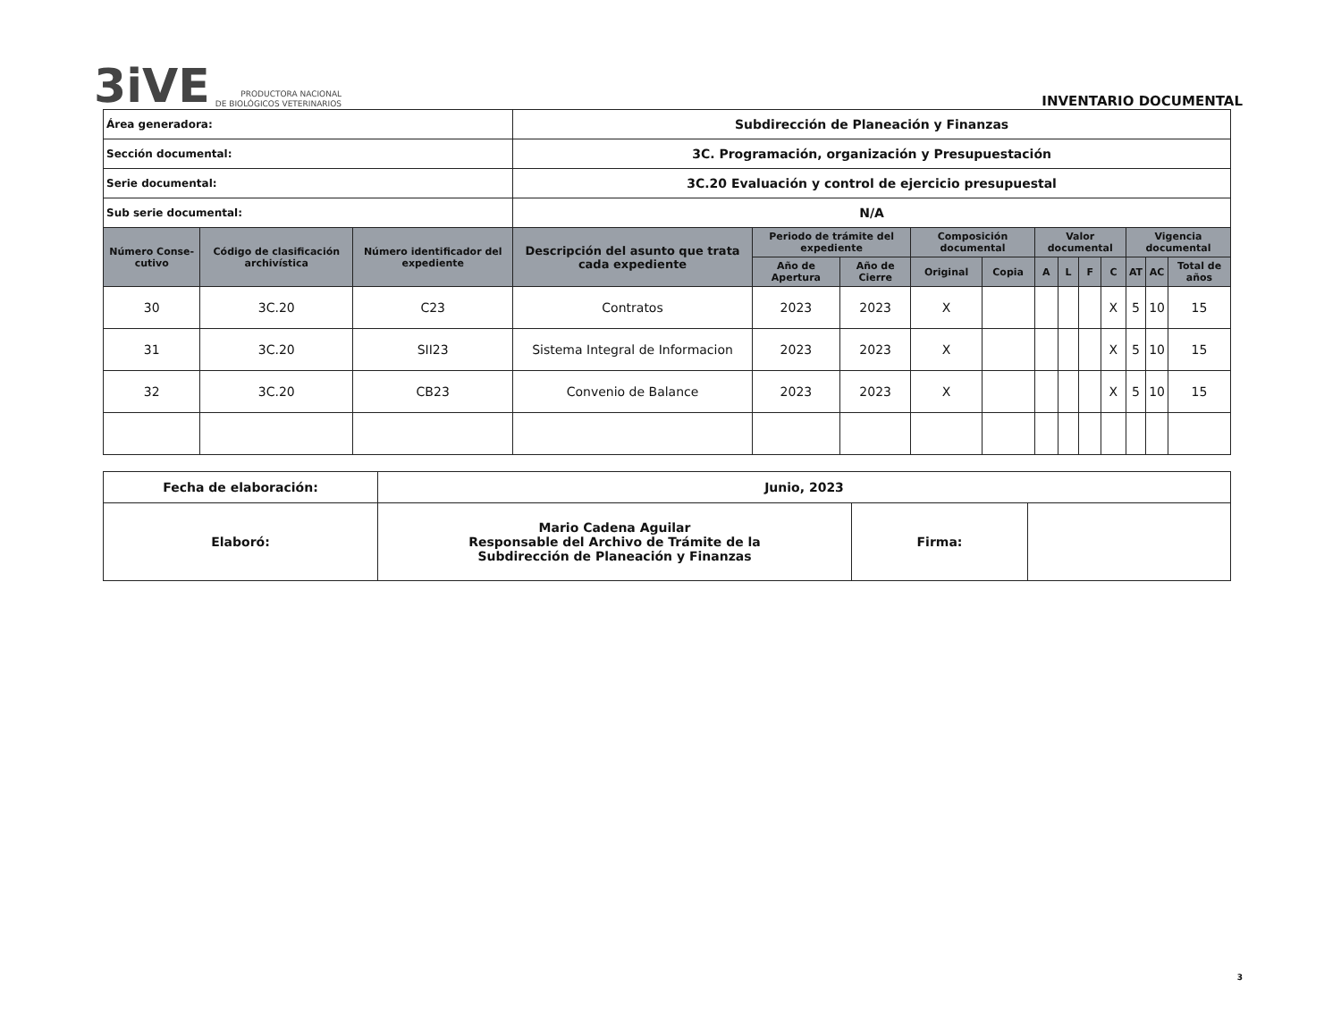3iVE
PRODUCTORA NACIONAL
DE BIOLÓGICOS VETERINARIOS
INVENTARIO DOCUMENTAL
| Área generadora: | | | Subdirección de Planeación y Finanzas | | | | | | | | | | | |
| Sección documental: | | | 3C. Programación, organización y Presupuestación | | | | | | | | | | | |
| Serie documental: | | | 3C.20 Evaluación y control de ejercicio presupuestal | | | | | | | | | | | |
| Sub serie documental: | | | N/A | | | | | | | | | | | |
| Número Conse-cutivo | Código de clasificación archivística | Número identificador del expediente | Descripción del asunto que trata cada expediente | Periodo de trámite del expediente | | Composición documental | | Valor documental | | | | Vigencia documental | | |
| | | | | Año de Apertura | Año de Cierre | Original | Copia | A | L | F | C | AT | AC | Total de años |
| 30 | 3C.20 | C23 | Contratos | 2023 | 2023 | X | | | | | X | 5 | 10 | 15 |
| 31 | 3C.20 | SII23 | Sistema Integral de Informacion | 2023 | 2023 | X | | | | | X | 5 | 10 | 15 |
| 32 | 3C.20 | CB23 | Convenio de Balance | 2023 | 2023 | X | | | | | X | 5 | 10 | 15 |
| Fecha de elaboración: | Junio, 2023 | | |
| Elaboró: | Mario Cadena Aguilar Responsable del Archivo de Trámite de la Subdirección de Planeación y Finanzas | Firma: | |
3